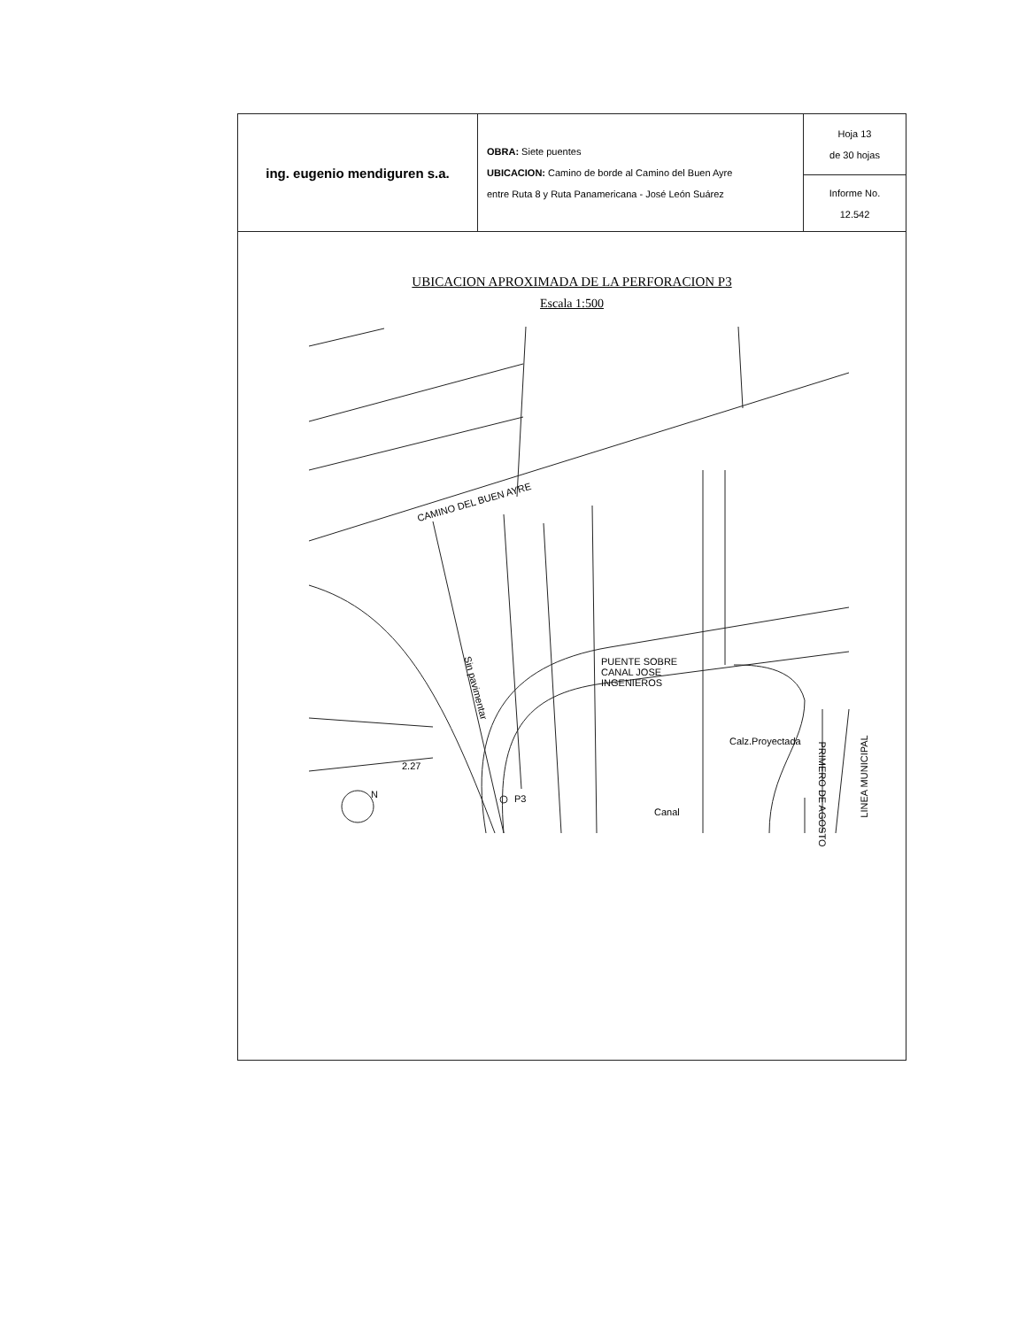| ing. eugenio mendiguren s.a. | OBRA: Siete puentes UBICACION: Camino de borde al Camino del Buen Ayre entre Ruta 8 y Ruta Panamericana - José León Suárez | Hoja 13 de 30 hojas |
| | | Informe No. 12.542 |
UBICACION APROXIMADA DE LA PERFORACION P3
Escala 1:500
CAMINO DEL BUEN AYRE
Sin pavimentar
PUENTE SOBRE
CANAL JOSE
INGENIEROS
Calz.Proyectada
2.27
Canal
P3 PRIMERO DE AGOSTO
LINEA MUNICIPAL
N